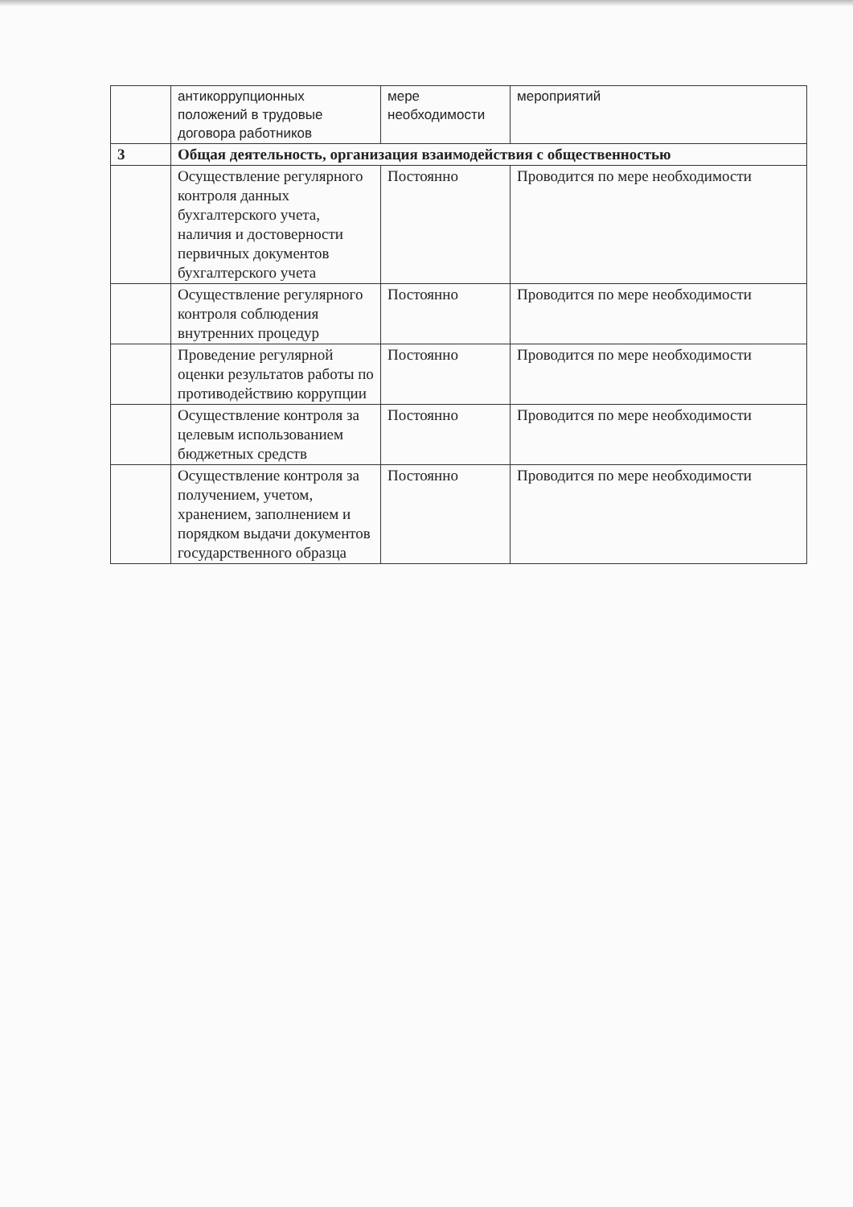| | антикоррупционных положений в трудовые договора работников | мере необходимости | мероприятий |
| 3 | Общая деятельность, организация взаимодействия с общественностью | | |
| | Осуществление регулярного контроля данных бухгалтерского учета, наличия и достоверности первичных документов бухгалтерского учета | Постоянно | Проводится по мере необходимости |
| | Осуществление регулярного контроля соблюдения внутренних процедур | Постоянно | Проводится по мере необходимости |
| | Проведение регулярной оценки результатов работы по противодействию коррупции | Постоянно | Проводится по мере необходимости |
| | Осуществление контроля за целевым использованием бюджетных средств | Постоянно | Проводится по мере необходимости |
| | Осуществление контроля за получением, учетом, хранением, заполнением и порядком выдачи документов государственного образца | Постоянно | Проводится по мере необходимости |